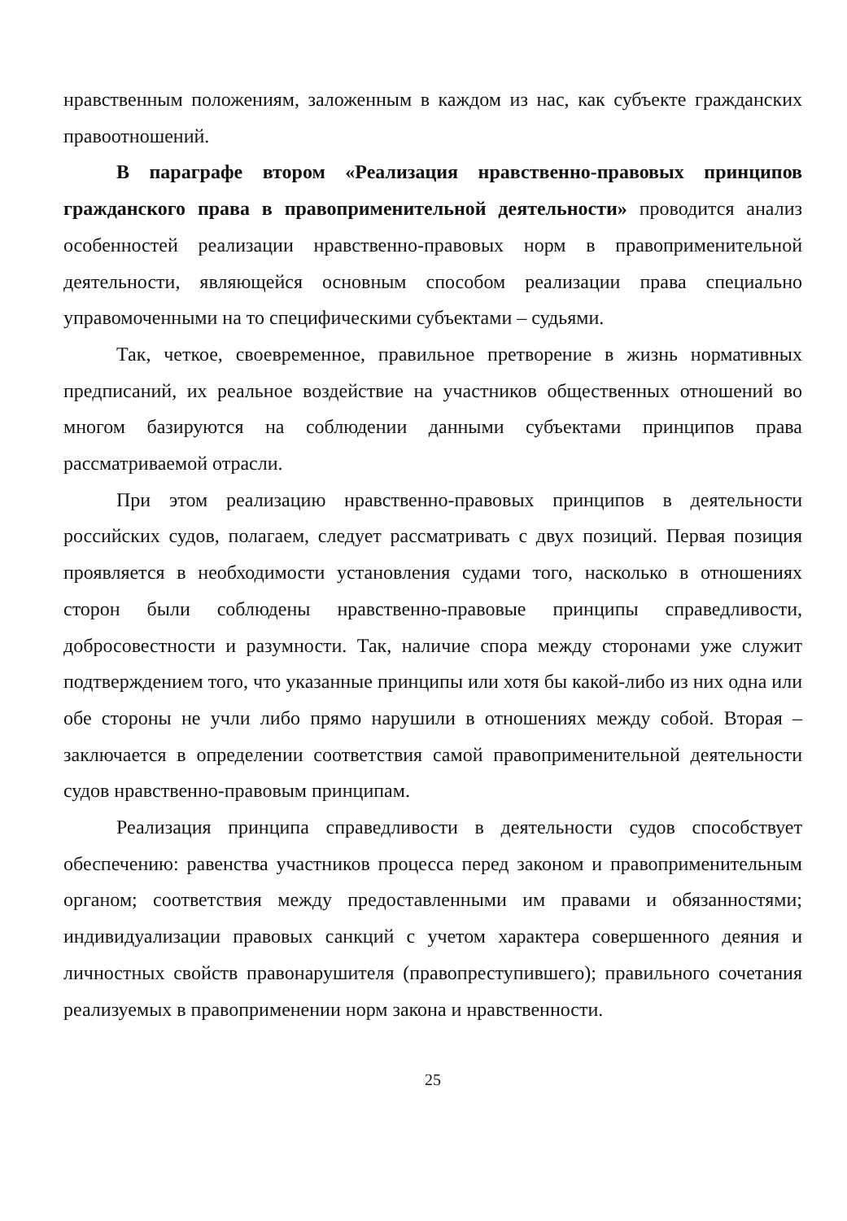нравственным положениям, заложенным в каждом из нас, как субъекте гражданских правоотношений.
В параграфе втором «Реализация нравственно-правовых принципов гражданского права в правоприменительной деятельности» проводится анализ особенностей реализации нравственно-правовых норм в правоприменительной деятельности, являющейся основным способом реализации права специально управомоченными на то специфическими субъектами – судьями.
Так, четкое, своевременное, правильное претворение в жизнь нормативных предписаний, их реальное воздействие на участников общественных отношений во многом базируются на соблюдении данными субъектами принципов права рассматриваемой отрасли.
При этом реализацию нравственно-правовых принципов в деятельности российских судов, полагаем, следует рассматривать с двух позиций. Первая позиция проявляется в необходимости установления судами того, насколько в отношениях сторон были соблюдены нравственно-правовые принципы справедливости, добросовестности и разумности. Так, наличие спора между сторонами уже служит подтверждением того, что указанные принципы или хотя бы какой-либо из них одна или обе стороны не учли либо прямо нарушили в отношениях между собой. Вторая – заключается в определении соответствия самой правоприменительной деятельности судов нравственно-правовым принципам.
Реализация принципа справедливости в деятельности судов способствует обеспечению: равенства участников процесса перед законом и правоприменительным органом; соответствия между предоставленными им правами и обязанностями; индивидуализации правовых санкций с учетом характера совершенного деяния и личностных свойств правонарушителя (правопреступившего); правильного сочетания реализуемых в правоприменении норм закона и нравственности.
25